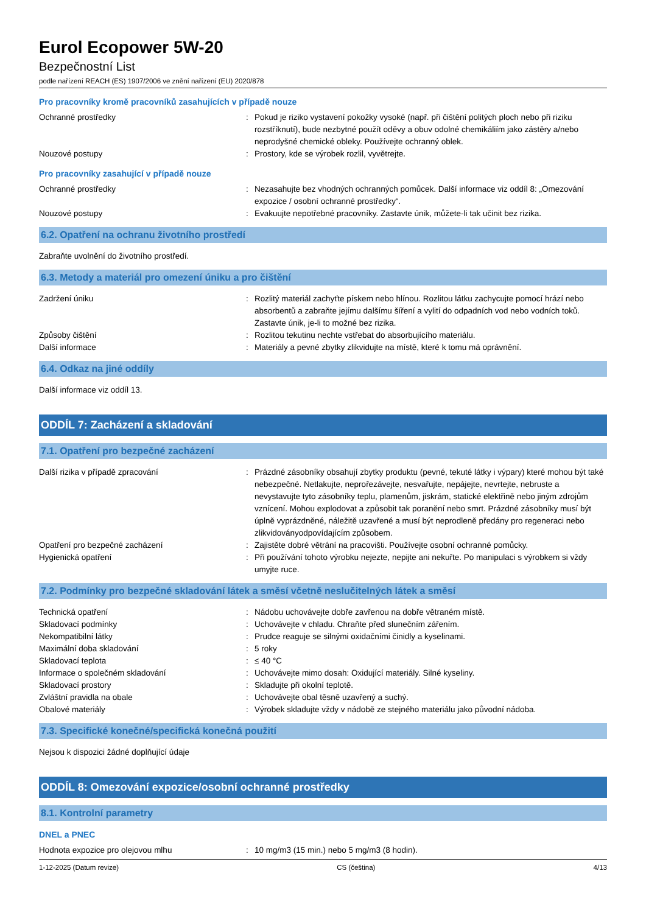Eurol Ecopower 5W-20
Bezpečnostní List
podle nařízení REACH (ES) 1907/2006 ve znění nařízení (EU) 2020/878
Pro pracovníky kromě pracovníků zasahujících v případě nouze
Ochranné prostředky : Pokud je riziko vystavení pokožky vysoké (např. při čištění politých ploch nebo při riziku rozstříknutí), bude nezbytné použít oděvy a obuv odolné chemikáliím jako zástěry a/nebo neprodyšné chemické obleky. Používejte ochranný oblek.
Nouzové postupy : Prostory, kde se výrobek rozlil, vyvětrejte.
Pro pracovníky zasahující v případě nouze
Ochranné prostředky : Nezasahujte bez vhodných ochranných pomůcek. Další informace viz oddíl 8: „Omezování expozice / osobní ochranné prostředky“.
Nouzové postupy : Evakuujte nepotřebné pracovníky. Zastavte únik, můžete-li tak učinit bez rizika.
6.2. Opatření na ochranu životního prostředí
Zabraňte uvolnění do životního prostředí.
6.3. Metody a materiál pro omezení úniku a pro čištění
Zadržení úniku : Rozlitý materiál zachyťte pískem nebo hlínou. Rozlitou látku zachycujte pomocí hrází nebo absorbentů a zabraňte jejímu dalšímu šíření a vylití do odpadních vod nebo vodních toků. Zastavte únik, je-li to možné bez rizika.
Způsoby čištění : Rozlitou tekutinu nechte vstřebat do absorbujícího materiálu.
Další informace : Materiály a pevné zbytky zlikvidujte na místě, které k tomu má oprávnění.
6.4. Odkaz na jiné oddíly
Další informace viz oddíl 13.
ODDÍL 7: Zacházení a skladování
7.1. Opatření pro bezpečné zacházení
Další rizika v případě zpracování : Prázdné zásobníky obsahují zbytky produktu (pevné, tekuté látky i výpary) které mohou být také nebezpečné. Netlakujte, neprořezávejte, nesvařujte, nepájejte, nevrtejte, nebruste a nevystavujte tyto zásobníky teplu, plamenům, jiskrám, statické elektřině nebo jiným zdrojům vznícení. Mohou explodovat a způsobit tak poranění nebo smrt. Prázdné zásobníky musí být úplně vyprázdněné, náležitě uzavřené a musí být neprodleně předány pro regeneraci nebo zlikvidoványodpovídajícím způsobem.
Opatření pro bezpečné zacházení : Zajistěte dobré větrání na pracovišti. Používejte osobní ochranné pomůcky.
Hygienická opatření : Při používání tohoto výrobku nejezte, nepijte ani nekuřte. Po manipulaci s výrobkem si vždy umyjte ruce.
7.2. Podmínky pro bezpečné skladování látek a směsí včetně neslučitelných látek a směsí
Technická opatření : Nádobu uchovávejte dobře zavřenou na dobře větraném místě.
Skladovací podmínky : Uchovávejte v chladu. Chraňte před slunečním zářením.
Nekompatibilní látky : Prudce reaguje se silnými oxidačními činidly a kyselinami.
Maximální doba skladování : 5 roky
Skladovací teplota : ≤ 40 °C
Informace o společném skladování : Uchovávejte mimo dosah: Oxidující materiály. Silné kyseliny.
Skladovací prostory : Skladujte při okolní teplotě.
Zvláštní pravidla na obale : Uchovávejte obal těsně uzavřený a suchý.
Obalové materiály : Výrobek skladujte vždy v nádobě ze stejného materiálu jako původní nádoba.
7.3. Specifické konečné/specifická konečná použití
Nejsou k dispozici žádné doplňující údaje
ODDÍL 8: Omezování expozice/osobní ochranné prostředky
8.1. Kontrolní parametry
DNEL a PNEC
Hodnota expozice pro olejovou mlhu : 10 mg/m3 (15 min.) nebo 5 mg/m3 (8 hodin).
1-12-2025 (Datum revize) CS (čeština) 4/13